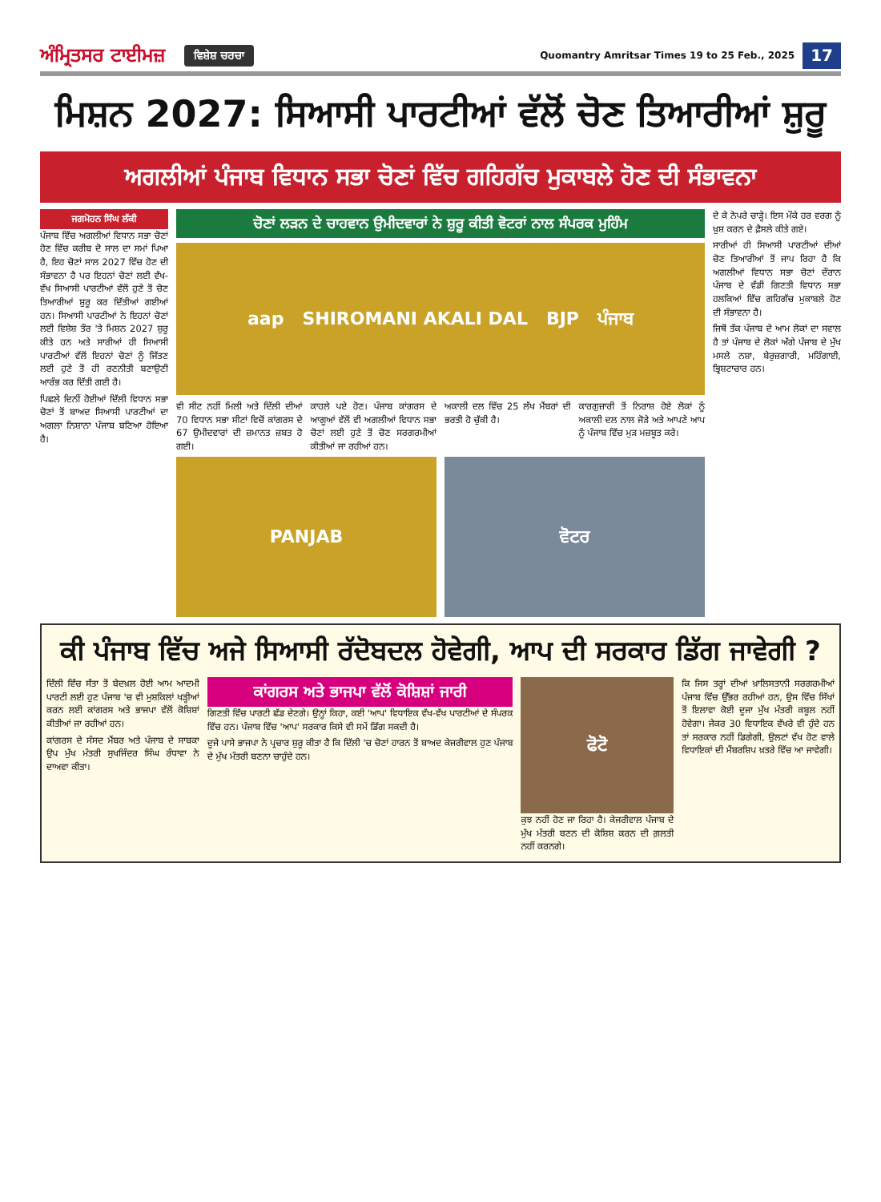ਅੰਮ੍ਰਿਤਸਰ ਟਾਈਮਜ਼
ਵਿਸ਼ੇਸ਼ ਚਰਚਾ Quomantry Amritsar Times 19 to 25 Feb., 2025 17
ਮਿਸ਼ਨ 2027: ਸਿਆਸੀ ਪਾਰਟੀਆਂ ਵੱਲੋਂ ਚੋਣ ਤਿਆਰੀਆਂ ਸ਼ੁਰੂ
ਅਗਲੀਆਂ ਪੰਜਾਬ ਵਿਧਾਨ ਸਭਾ ਚੋਣਾਂ ਵਿੱਚ ਗਹਿਗੱਚ ਮੁਕਾਬਲੇ ਹੋਣ ਦੀ ਸੰਭਾਵਨਾ
ਜਗਮੋਹਨ ਸਿੰਘ ਲੱਕੀ
ਪੰਜਾਬ ਵਿੱਚ ਅਗਲੀਆਂ ਵਿਧਾਨ ਸਭਾ ਚੋਣਾਂ ਹੋਣ ਵਿੱਚ ਕਰੀਬ ਦੋ ਸਾਲ ਦਾ ਸਮਾਂ ਪਿਆ ਹੈ, ਇਹ ਚੋਣਾਂ ਸਾਲ 2027 ਵਿੱਚ ਹੋਣ ਦੀ ਸੰਭਾਵਨਾ ਹੈ ਪਰ ਇਹਨਾਂ ਚੋਣਾਂ ਲਈ ਵੱਖ-ਵੱਖ ਸਿਆਸੀ ਪਾਰਟੀਆਂ ਵੱਲੋਂ ਹੁਣੇ ਤੋਂ ਚੋਣ ਤਿਆਰੀਆਂ ਸ਼ੁਰੂ ਕਰ ਦਿੱਤੀਆਂ ਗਈਆਂ ਹਨ। ਸਿਆਸੀ ਪਾਰਟੀਆਂ ਨੇ ਇਹਨਾਂ ਚੋਣਾਂ ਲਈ ਵਿਸ਼ੇਸ਼ ਤੌਰ 'ਤੇ ਮਿਸ਼ਨ 2027 ਸ਼ੁਰੂ ਕੀਤੇ ਹਨ ਅਤੇ ਸਾਰੀਆਂ ਹੀ ਸਿਆਸੀ ਪਾਰਟੀਆਂ ਵੱਲੋਂ ਇਹਨਾਂ ਚੋਣਾਂ ਨੂੰ ਜਿੱਤਣ ਲਈ ਹੁਣੇ ਤੋਂ ਹੀ ਰਣਨੀਤੀ ਬਣਾਉਣੀ ਆਰੰਭ ਕਰ ਦਿੱਤੀ ਗਈ ਹੈ।
ਪਿਛਲੇ ਦਿਨੀਂ ਹੋਈਆਂ ਦਿੱਲੀ ਵਿਧਾਨ ਸਭਾ ਚੋਣਾਂ ਤੋਂ ਬਾਅਦ ਸਿਆਸੀ ਪਾਰਟੀਆਂ ਦਾ ਅਗਲਾ ਨਿਸ਼ਾਨਾ ਪੰਜਾਬ ਬਣਿਆ ਹੋਇਆ ਹੈ।
ਚੋਣਾਂ ਲੜਨ ਦੇ ਚਾਹਵਾਨ ਉਮੀਦਵਾਰਾਂ ਨੇ ਸ਼ੁਰੂ ਕੀਤੀ ਵੋਟਰਾਂ ਨਾਲ ਸੰਪਰਕ ਮੁਹਿੰਮ
aap SHIROMANI AKALI DAL BJP ਪੰਜਾਬ
ਵੀ ਸੀਟ ਨਹੀਂ ਮਿਲੀ ਅਤੇ ਦਿੱਲੀ ਦੀਆਂ 70 ਵਿਧਾਨ ਸਭਾ ਸੀਟਾਂ ਵਿਚੋਂ ਕਾਂਗਰਸ ਦੇ 67 ਉਮੀਦਵਾਰਾਂ ਦੀ ਜ਼ਮਾਨਤ ਜ਼ਬਤ ਹੋ ਗਈ।
ਕਾਹਲੇ ਪਏ ਹੋਣ। ਪੰਜਾਬ ਕਾਂਗਰਸ ਦੇ ਆਗੂਆਂ ਵੱਲੋਂ ਵੀ ਅਗਲੀਆਂ ਵਿਧਾਨ ਸਭਾ ਚੋਣਾਂ ਲਈ ਹੁਣੇ ਤੋਂ ਚੋਣ ਸਰਗਰਮੀਆਂ ਕੀਤੀਆਂ ਜਾ ਰਹੀਆਂ ਹਨ।
ਅਕਾਲੀ ਦਲ ਵਿੱਚ 25 ਲੱਖ ਮੈਂਬਰਾਂ ਦੀ ਭਰਤੀ ਹੋ ਚੁੱਕੀ ਹੈ।
ਕਾਰਗੁਜ਼ਾਰੀ ਤੋਂ ਨਿਰਾਸ਼ ਹੋਏ ਲੋਕਾਂ ਨੂੰ ਅਕਾਲੀ ਦਲ ਨਾਲ ਜੋੜੇ ਅਤੇ ਆਪਣੇ ਆਪ ਨੂੰ ਪੰਜਾਬ ਵਿੱਚ ਮੁੜ ਮਜ਼ਬੂਤ ਕਰੇ।
PANJAB ਵੋਟਰ
ਦੇ ਕੇ ਨੇਪਰੇ ਚਾੜ੍ਹੇ। ਇਸ ਮੌਕੇ ਹਰ ਵਰਗ ਨੂੰ ਖ਼ੁਸ਼ ਕਰਨ ਦੇ ਫ਼ੈਸਲੇ ਕੀਤੇ ਗਏ।
ਸਾਰੀਆਂ ਹੀ ਸਿਆਸੀ ਪਾਰਟੀਆਂ ਦੀਆਂ ਚੋਣ ਤਿਆਰੀਆਂ ਤੋਂ ਜਾਪ ਰਿਹਾ ਹੈ ਕਿ ਅਗਲੀਆਂ ਵਿਧਾਨ ਸਭਾ ਚੋਣਾਂ ਦੌਰਾਨ ਪੰਜਾਬ ਦੇ ਵੱਡੀ ਗਿਣਤੀ ਵਿਧਾਨ ਸਭਾ ਹਲਕਿਆਂ ਵਿੱਚ ਗਹਿਗੱਚ ਮੁਕਾਬਲੇ ਹੋਣ ਦੀ ਸੰਭਾਵਨਾ ਹੈ।
ਜਿਥੋਂ ਤੱਕ ਪੰਜਾਬ ਦੇ ਆਮ ਲੋਕਾਂ ਦਾ ਸਵਾਲ ਹੈ ਤਾਂ ਪੰਜਾਬ ਦੇ ਲੋਕਾਂ ਅੱਗੇ ਪੰਜਾਬ ਦੇ ਮੁੱਖ ਮਸਲੇ ਨਸ਼ਾ, ਬੇਰੁਜ਼ਗਾਰੀ, ਮਹਿੰਗਾਈ, ਭ੍ਰਿਸ਼ਟਾਚਾਰ ਹਨ।
ਕੀ ਪੰਜਾਬ ਵਿੱਚ ਅਜੇ ਸਿਆਸੀ ਰੱਦੋਬਦਲ ਹੋਵੇਗੀ, ਆਪ ਦੀ ਸਰਕਾਰ ਡਿੱਗ ਜਾਵੇਗੀ ?
ਦਿੱਲੀ ਵਿੱਚ ਸੱਤਾ ਤੋਂ ਬੇਦਖ਼ਲ ਹੋਈ ਆਮ ਆਦਮੀ ਪਾਰਟੀ ਲਈ ਹੁਣ ਪੰਜਾਬ 'ਚ ਵੀ ਮੁਸ਼ਕਿਲਾਂ ਖੜ੍ਹੀਆਂ ਕਰਨ ਲਈ ਕਾਂਗਰਸ ਅਤੇ ਭਾਜਪਾ ਵੱਲੋਂ ਕੋਸ਼ਿਸ਼ਾਂ ਕੀਤੀਆਂ ਜਾ ਰਹੀਆਂ ਹਨ।
ਕਾਂਗਰਸ ਦੇ ਸੰਸਦ ਮੈਂਬਰ ਅਤੇ ਪੰਜਾਬ ਦੇ ਸਾਬਕਾ ਉਪ ਮੁੱਖ ਮੰਤਰੀ ਸੁਖਜਿੰਦਰ ਸਿੰਘ ਰੰਧਾਵਾ ਨੇ ਦਾਅਵਾ ਕੀਤਾ।
ਕਾਂਗਰਸ ਅਤੇ ਭਾਜਪਾ ਵੱਲੋਂ ਕੋਸ਼ਿਸ਼ਾਂ ਜਾਰੀ
ਗਿਣਤੀ ਵਿੱਚ ਪਾਰਟੀ ਛੱਡ ਦੇਣਗੇ। ਉਨ੍ਹਾਂ ਕਿਹਾ, ਕਈ 'ਆਪ' ਵਿਧਾਇਕ ਵੱਖ-ਵੱਖ ਪਾਰਟੀਆਂ ਦੇ ਸੰਪਰਕ ਵਿੱਚ ਹਨ। ਪੰਜਾਬ ਵਿੱਚ 'ਆਪ' ਸਰਕਾਰ ਕਿਸੇ ਵੀ ਸਮੇਂ ਡਿੱਗ ਸਕਦੀ ਹੈ।
ਦੂਜੇ ਪਾਸੇ ਭਾਜਪਾ ਨੇ ਪ੍ਰਚਾਰ ਸ਼ੁਰੂ ਕੀਤਾ ਹੈ ਕਿ ਦਿੱਲੀ 'ਚ ਚੋਣਾਂ ਹਾਰਨ ਤੋਂ ਬਾਅਦ ਕੇਜਰੀਵਾਲ ਹੁਣ ਪੰਜਾਬ ਦੇ ਮੁੱਖ ਮੰਤਰੀ ਬਣਨਾ ਚਾਹੁੰਦੇ ਹਨ।
ਫੋਟੋ
ਕੁਝ ਨਹੀਂ ਹੋਣ ਜਾ ਰਿਹਾ ਹੈ। ਕੇਜਰੀਵਾਲ ਪੰਜਾਬ ਦੇ ਮੁੱਖ ਮੰਤਰੀ ਬਣਨ ਦੀ ਕੋਸ਼ਿਸ਼ ਕਰਨ ਦੀ ਗ਼ਲਤੀ ਨਹੀਂ ਕਰਨਗੇ।
ਕਿ ਜਿਸ ਤਰ੍ਹਾਂ ਦੀਆਂ ਖ਼ਾਲਿਸਤਾਨੀ ਸਰਗਰਮੀਆਂ ਪੰਜਾਬ ਵਿੱਚ ਉੱਭਰ ਰਹੀਆਂ ਹਨ, ਉਸ ਵਿੱਚ ਸਿੱਖਾਂ ਤੋਂ ਇਲਾਵਾ ਕੋਈ ਦੂਜਾ ਮੁੱਖ ਮੰਤਰੀ ਕਬੂਲ ਨਹੀਂ ਹੋਵੇਗਾ। ਜੇਕਰ 30 ਵਿਧਾਇਕ ਵੱਖਰੇ ਵੀ ਹੁੰਦੇ ਹਨ ਤਾਂ ਸਰਕਾਰ ਨਹੀਂ ਡਿਗੇਗੀ, ਉਲਟਾਂ ਵੱਖ ਹੋਣ ਵਾਲੇ ਵਿਧਾਇਕਾਂ ਦੀ ਮੈਂਬਰਸ਼ਿਪ ਖ਼ਤਰੇ ਵਿੱਚ ਆ ਜਾਵੇਗੀ।